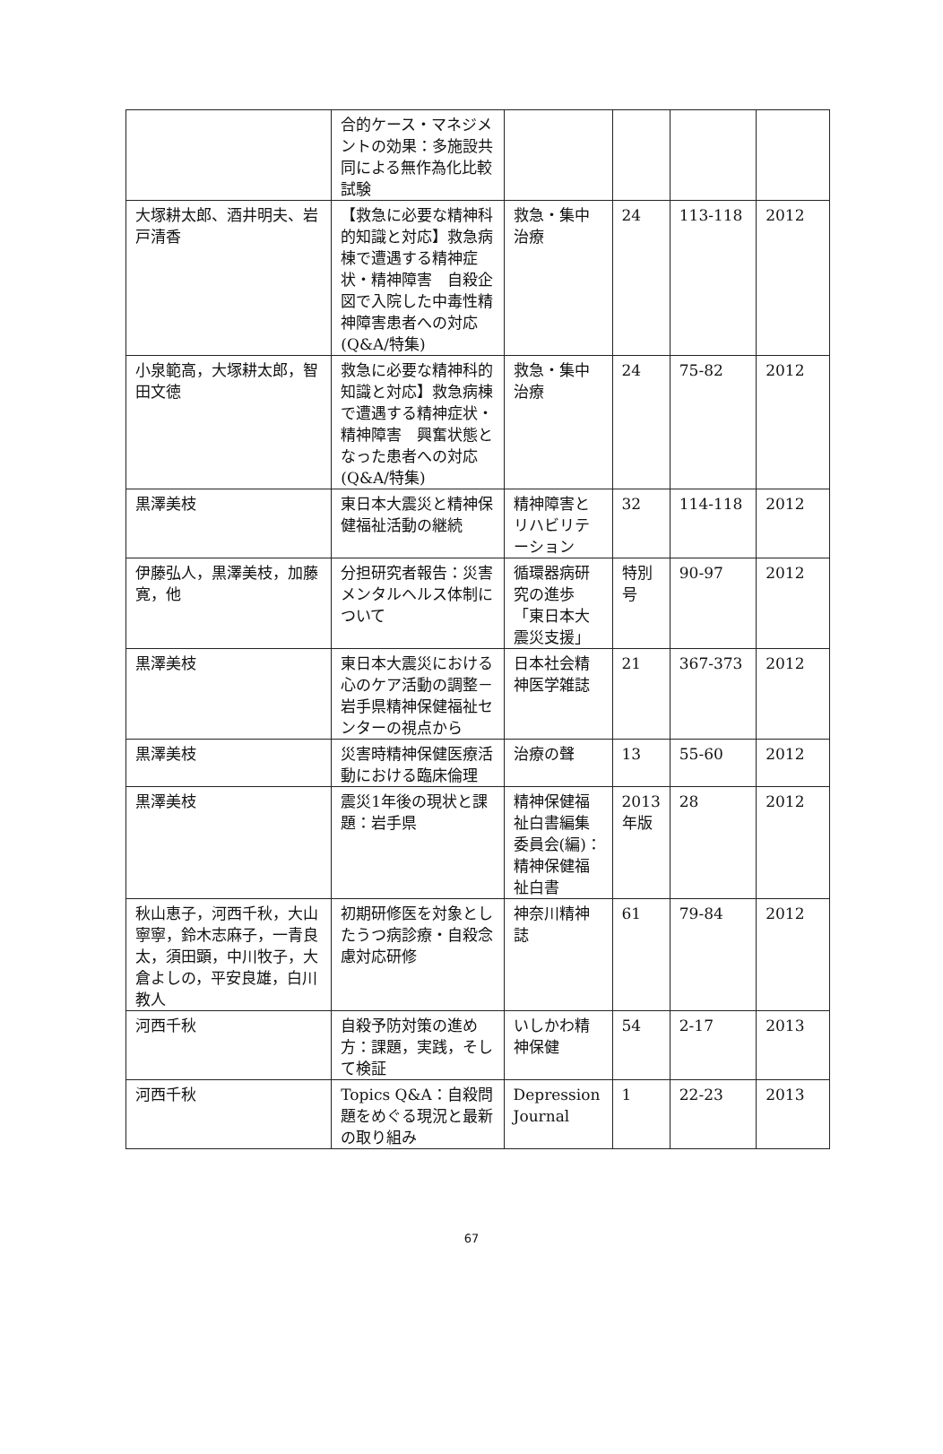| | 合的ケース・マネジメントの効果：多施設共同による無作為化比較試験 | | | | |
| 大塚耕太郎、酒井明夫、岩戸清香 | 【救急に必要な精神科的知識と対応】救急病棟で遭遇する精神症状・精神障害 自殺企図で入院した中毒性精神障害患者への対応(Q&A/特集) | 救急・集中治療 | 24 | 113-118 | 2012 |
| 小泉範高，大塚耕太郎，智田文徳 | 救急に必要な精神科的知識と対応】救急病棟で遭遇する精神症状・精神障害 興奮状態となった患者への対応(Q&A/特集) | 救急・集中治療 | 24 | 75-82 | 2012 |
| 黒澤美枝 | 東日本大震災と精神保健福祉活動の継続 | 精神障害とリハビリテーション | 32 | 114-118 | 2012 |
| 伊藤弘人，黒澤美枝，加藤寛，他 | 分担研究者報告：災害メンタルヘルス体制について | 循環器病研究の進歩「東日本大震災支援」 | 特別号 | 90-97 | 2012 |
| 黒澤美枝 | 東日本大震災における心のケア活動の調整－岩手県精神保健福祉センターの視点から | 日本社会精神医学雑誌 | 21 | 367-373 | 2012 |
| 黒澤美枝 | 災害時精神保健医療活動における臨床倫理 | 治療の聲 | 13 | 55-60 | 2012 |
| 黒澤美枝 | 震災1年後の現状と課題：岩手県 | 精神保健福祉白書編集委員会(編)：精神保健福祉白書 | 2013年版 | 28 | 2012 |
| 秋山恵子，河西千秋，大山寧寧，鈴木志麻子，一青良太，須田顕，中川牧子，大倉よしの，平安良雄，白川教人 | 初期研修医を対象としたうつ病診療・自殺念慮対応研修 | 神奈川精神誌 | 61 | 79-84 | 2012 |
| 河西千秋 | 自殺予防対策の進め方：課題，実践，そして検証 | いしかわ精神保健 | 54 | 2-17 | 2013 |
| 河西千秋 | Topics Q&A：自殺問題をめぐる現況と最新の取り組み | Depression Journal | 1 | 22-23 | 2013 |
67